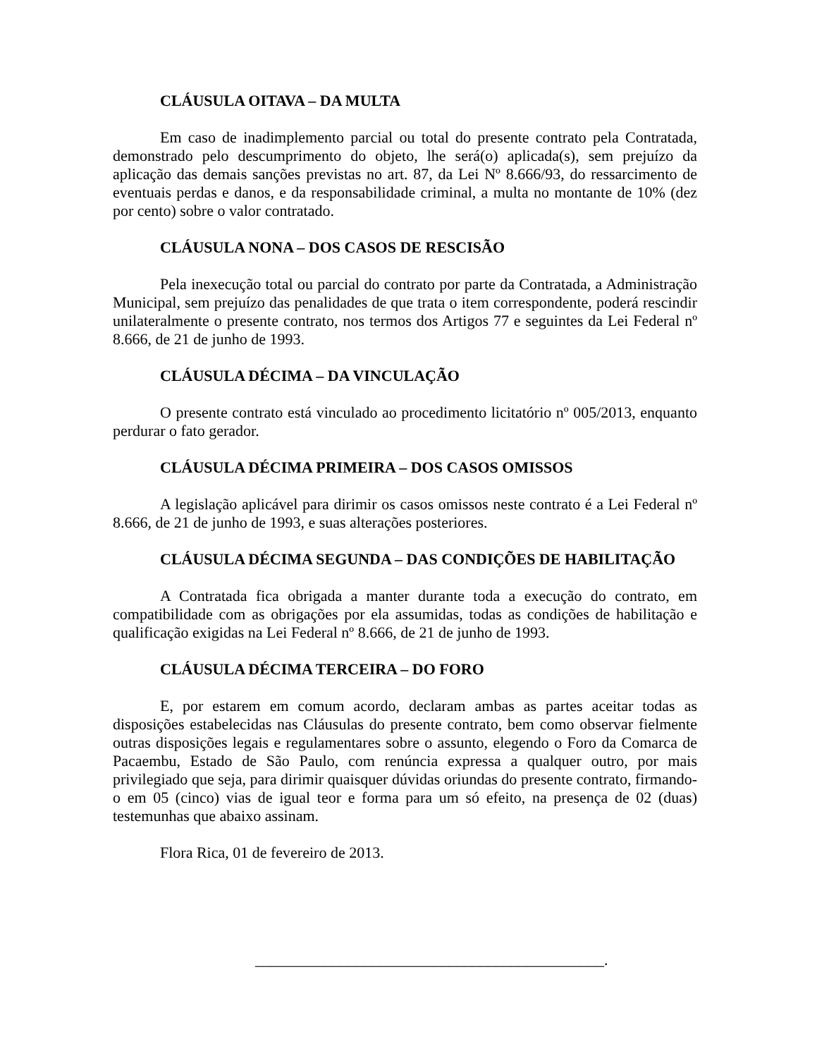CLÁUSULA OITAVA – DA MULTA
Em caso de inadimplemento parcial ou total do presente contrato pela Contratada, demonstrado pelo descumprimento do objeto, lhe será(o) aplicada(s), sem prejuízo da aplicação das demais sanções previstas no art. 87, da Lei Nº 8.666/93, do ressarcimento de eventuais perdas e danos, e da responsabilidade criminal, a multa no montante de 10% (dez por cento) sobre o valor contratado.
CLÁUSULA NONA – DOS CASOS DE RESCISÃO
Pela inexecução total ou parcial do contrato por parte da Contratada, a Administração Municipal, sem prejuízo das penalidades de que trata o item correspondente, poderá rescindir unilateralmente o presente contrato, nos termos dos Artigos 77 e seguintes da Lei Federal nº 8.666, de 21 de junho de 1993.
CLÁUSULA DÉCIMA – DA VINCULAÇÃO
O presente contrato está vinculado ao procedimento licitatório nº 005/2013, enquanto perdurar o fato gerador.
CLÁUSULA DÉCIMA PRIMEIRA – DOS CASOS OMISSOS
A legislação aplicável para dirimir os casos omissos neste contrato é a Lei Federal nº 8.666, de 21 de junho de 1993, e suas alterações posteriores.
CLÁUSULA DÉCIMA SEGUNDA – DAS CONDIÇÕES DE HABILITAÇÃO
A Contratada fica obrigada a manter durante toda a execução do contrato, em compatibilidade com as obrigações por ela assumidas, todas as condições de habilitação e qualificação exigidas na Lei Federal nº 8.666, de 21 de junho de 1993.
CLÁUSULA DÉCIMA TERCEIRA – DO FORO
E, por estarem em comum acordo, declaram ambas as partes aceitar todas as disposições estabelecidas nas Cláusulas do presente contrato, bem como observar fielmente outras disposições legais e regulamentares sobre o assunto, elegendo o Foro da Comarca de Pacaembu, Estado de São Paulo, com renúncia expressa a qualquer outro, por mais privilegiado que seja, para dirimir quaisquer dúvidas oriundas do presente contrato, firmando-o em 05 (cinco) vias de igual teor e forma para um só efeito, na presença de 02 (duas) testemunhas que abaixo assinam.
Flora Rica, 01 de fevereiro de 2013.
_____________________________________________.